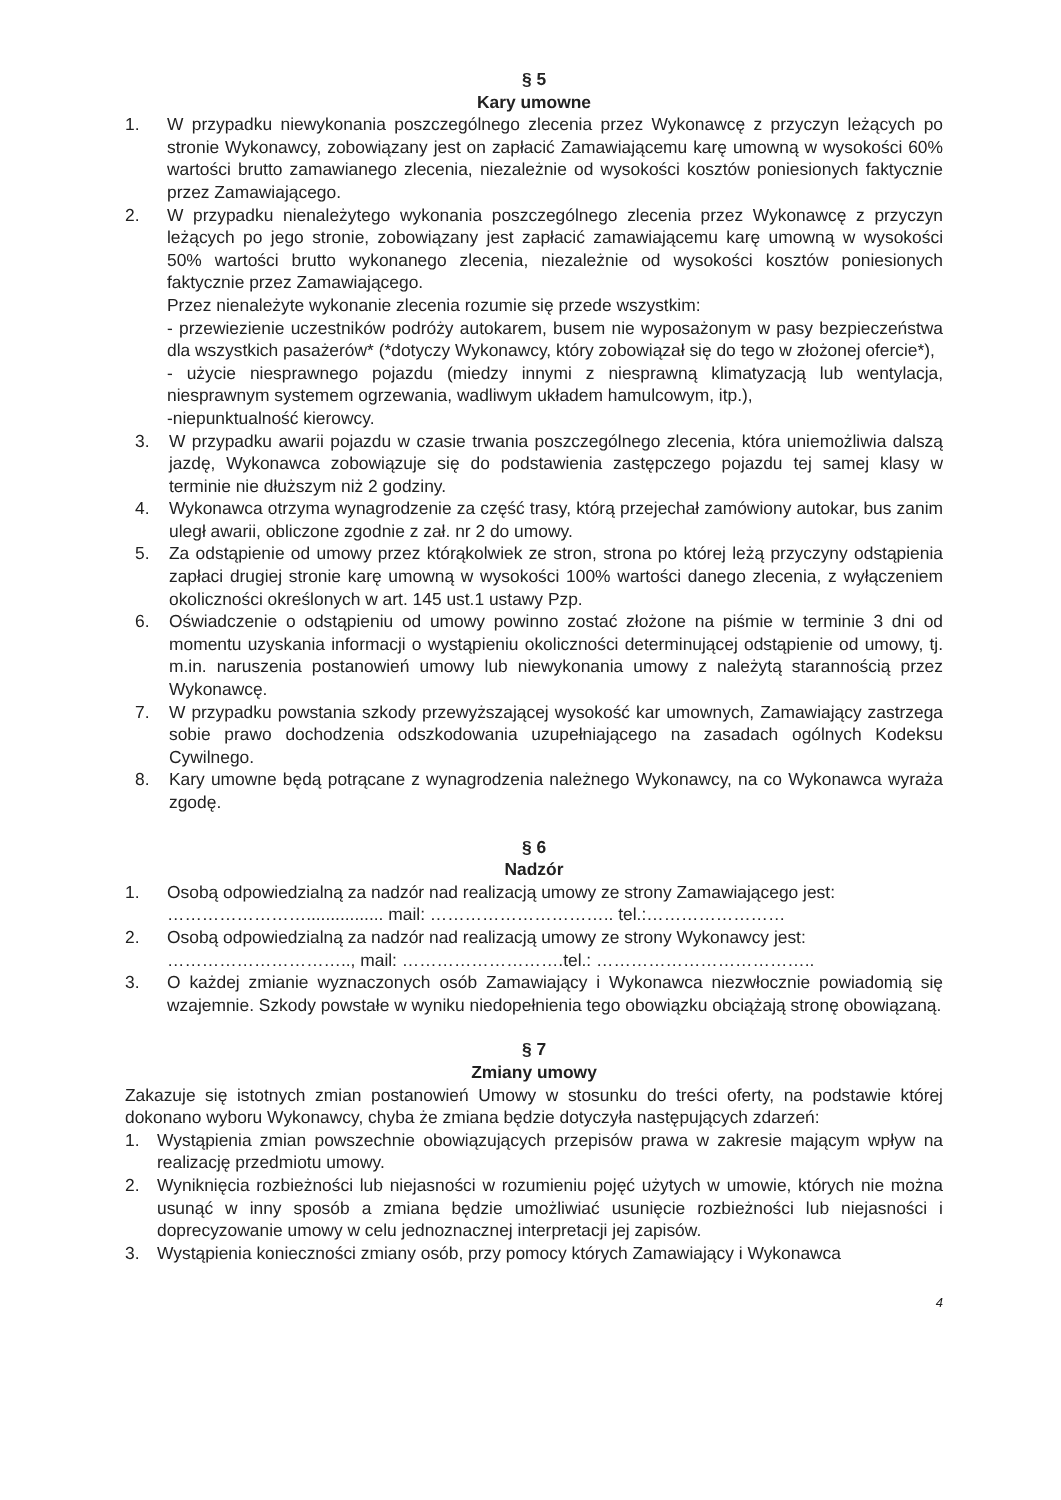§ 5
Kary umowne
1. W przypadku niewykonania poszczególnego zlecenia przez Wykonawcę z przyczyn leżących po stronie Wykonawcy, zobowiązany jest on zapłacić Zamawiającemu karę umowną w wysokości 60% wartości brutto zamawianego zlecenia, niezależnie od wysokości kosztów poniesionych faktycznie przez Zamawiającego.
2. W przypadku nienależytego wykonania poszczególnego zlecenia przez Wykonawcę z przyczyn leżących po jego stronie, zobowiązany jest zapłacić zamawiającemu karę umowną w wysokości 50% wartości brutto wykonanego zlecenia, niezależnie od wysokości kosztów poniesionych faktycznie przez Zamawiającego.
Przez nienależyte wykonanie zlecenia rozumie się przede wszystkim:
- przewiezienie uczestników podróży autokarem, busem nie wyposażonym w pasy bezpieczeństwa dla wszystkich pasażerów* (*dotyczy Wykonawcy, który zobowiązał się do tego w złożonej ofercie*),
- użycie niesprawnego pojazdu (miedzy innymi z niesprawną klimatyzacją lub wentylacja, niesprawnym systemem ogrzewania, wadliwym układem hamulcowym, itp.),
-niepunktualność kierowcy.
3. W przypadku awarii pojazdu w czasie trwania poszczególnego zlecenia, która uniemożliwia dalszą jazdę, Wykonawca zobowiązuje się do podstawienia zastępczego pojazdu tej samej klasy w terminie nie dłuższym niż 2 godziny.
4. Wykonawca otrzyma wynagrodzenie za część trasy, którą przejechał zamówiony autokar, bus zanim uległ awarii, obliczone zgodnie z zał. nr 2 do umowy.
5. Za odstąpienie od umowy przez którąkolwiek ze stron, strona po której leżą przyczyny odstąpienia zapłaci drugiej stronie karę umowną w wysokości 100% wartości danego zlecenia, z wyłączeniem okoliczności określonych w art. 145 ust.1 ustawy Pzp.
6. Oświadczenie o odstąpieniu od umowy powinno zostać złożone na piśmie w terminie 3 dni od momentu uzyskania informacji o wystąpieniu okoliczności determinującej odstąpienie od umowy, tj. m.in. naruszenia postanowień umowy lub niewykonania umowy z należytą starannością przez Wykonawcę.
7. W przypadku powstania szkody przewyższającej wysokość kar umownych, Zamawiający zastrzega sobie prawo dochodzenia odszkodowania uzupełniającego na zasadach ogólnych Kodeksu Cywilnego.
8. Kary umowne będą potrącane z wynagrodzenia należnego Wykonawcy, na co Wykonawca wyraża zgodę.
§ 6
Nadzór
1. Osobą odpowiedzialną za nadzór nad realizacją umowy ze strony Zamawiającego jest:
……………………................ mail: ………………………….. tel.:……………………
2. Osobą odpowiedzialną za nadzór nad realizacją umowy ze strony Wykonawcy jest:
………………………….., mail: ……………………….tel.: ………………………………..
3. O każdej zmianie wyznaczonych osób Zamawiający i Wykonawca niezwłocznie powiadomią się wzajemnie. Szkody powstałe w wyniku niedopełnienia tego obowiązku obciążają stronę obowiązaną.
§ 7
Zmiany umowy
Zakazuje się istotnych zmian postanowień Umowy w stosunku do treści oferty, na podstawie której dokonano wyboru Wykonawcy, chyba że zmiana będzie dotyczyła następujących zdarzeń:
1. Wystąpienia zmian powszechnie obowiązujących przepisów prawa w zakresie mającym wpływ na realizację przedmiotu umowy.
2. Wyniknięcia rozbieżności lub niejasności w rozumieniu pojęć użytych w umowie, których nie można usunąć w inny sposób a zmiana będzie umożliwiać usunięcie rozbieżności lub niejasności i doprecyzowanie umowy w celu jednoznacznej interpretacji jej zapisów.
3. Wystąpienia konieczności zmiany osób, przy pomocy których Zamawiający i Wykonawca
4